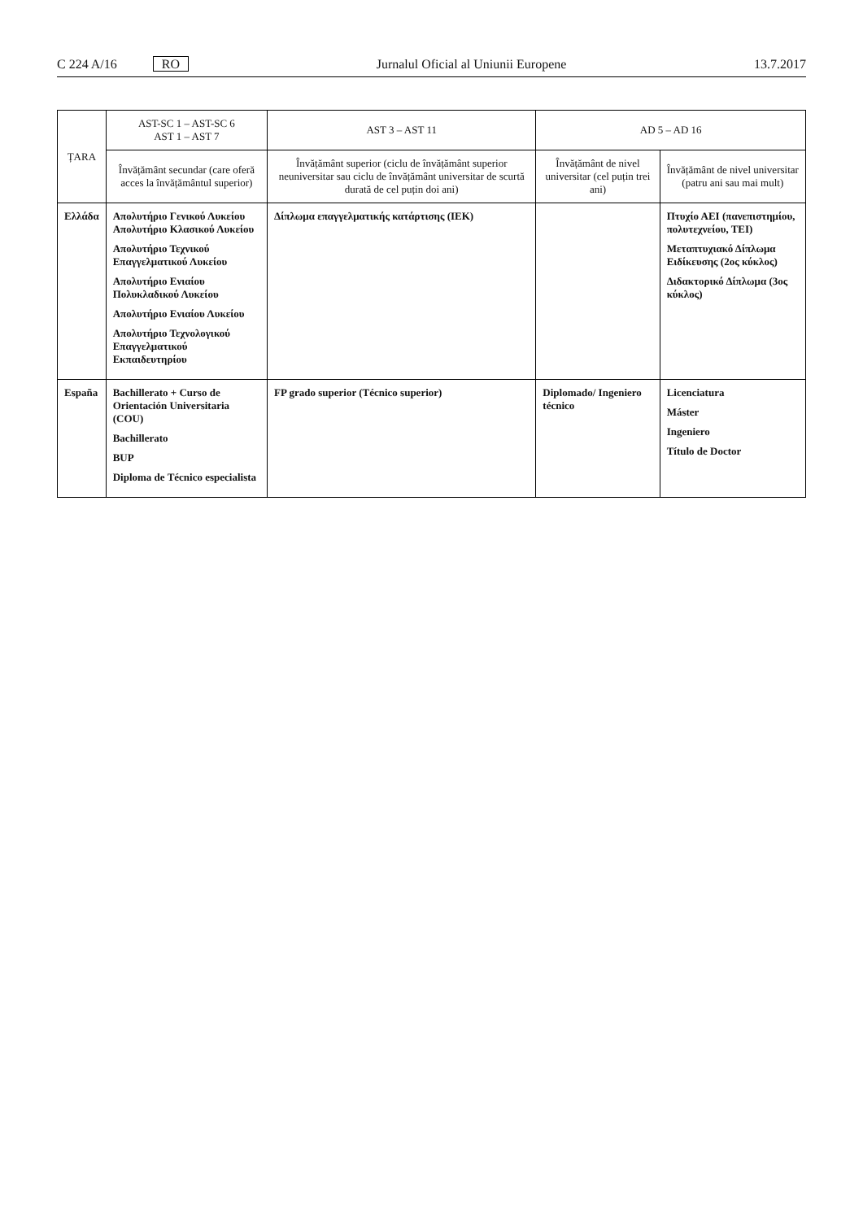C 224 A/16 RO Jurnalul Oficial al Uniunii Europene 13.7.2017
| ȚARA | AST-SC 1 – AST-SC 6 AST 1 – AST 7 | AST 3 – AST 11 | AD 5 – AD 16 | |
| --- | --- | --- | --- | --- |
| | Învățământ secundar (care oferă acces la învățământul superior) | Învățământ superior (ciclu de învățământ superior neuniversitar sau ciclu de învățământ universitar de scurtă durată de cel puțin doi ani) | Învățământ de nivel universitar (cel puțin trei ani) | Învățământ de nivel universitar (patru ani sau mai mult) |
| Ελλάδα | Απολυτήριο Γενικού Λυκείου Απολυτήριο Κλασικού Λυκείου Απολυτήριο Τεχνικού Επαγγελματικού Λυκείου Απολυτήριο Ενιαίου Πολυκλαδικού Λυκείου Απολυτήριο Ενιαίου Λυκείου Απολυτήριο Τεχνολογικού Επαγγελματικού Εκπαιδευτηρίου | Δίπλωμα επαγγελματικής κατάρτισης (ΙΕΚ) | | Πτυχίο ΑΕΙ (πανεπιστημίου, πολυτεχνείου, ΤΕΙ) Μεταπτυχιακό Δίπλωμα Ειδίκευσης (2ος κύκλος) Διδακτορικό Δίπλωμα (3ος κύκλος) |
| España | Bachillerato + Curso de Orientación Universitaria (COU) Bachillerato BUP Diploma de Técnico especialista | FP grado superior (Técnico superior) | Diplomado/ Ingeniero técnico | Licenciatura Máster Ingeniero Título de Doctor |